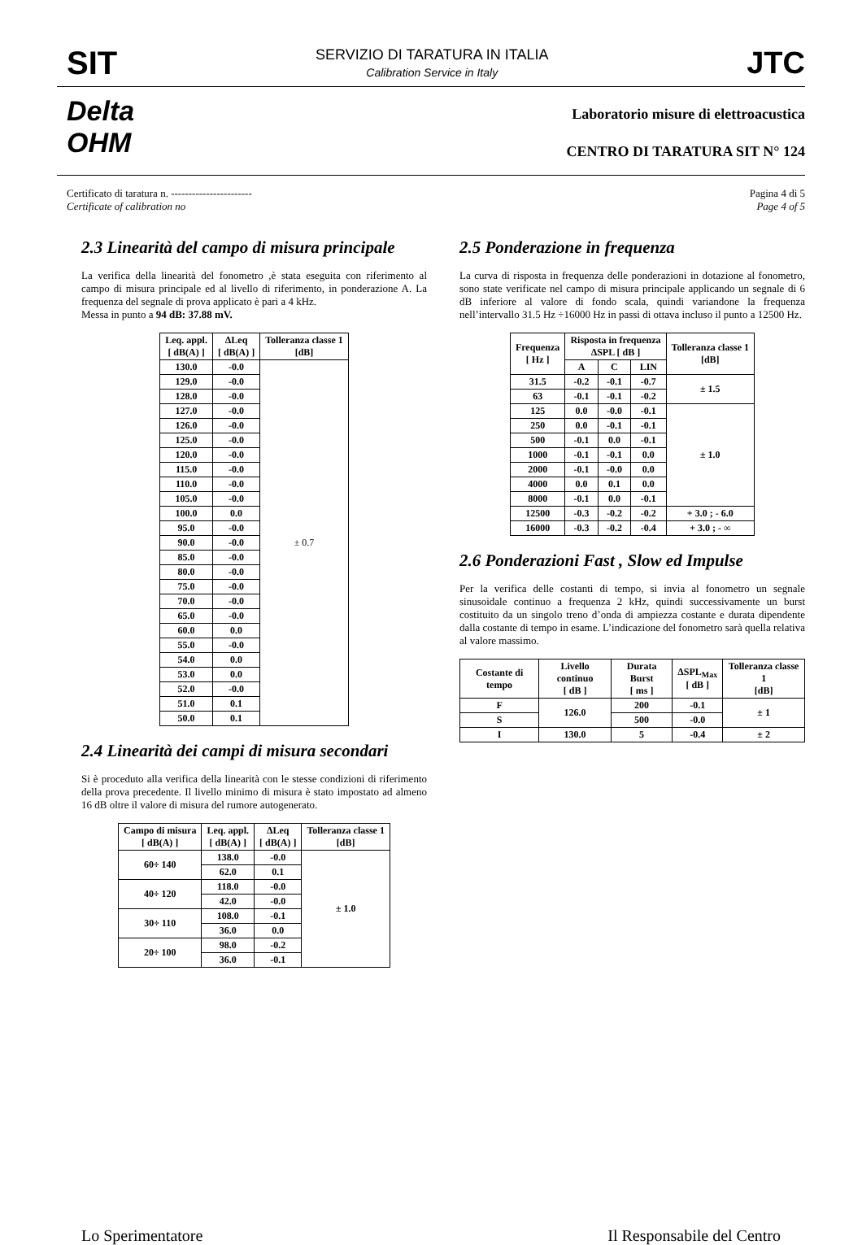SIT
SERVIZIO DI TARATURA IN ITALIA
Calibration Service in Italy
JTC
Delta
OHM
Laboratorio misure di elettroacustica
CENTRO DI TARATURA SIT N° 124
Certificato di taratura n. -----------------------
Certificate of calibration no
Pagina 4 di 5
Page 4 of 5
2.3 Linearità del campo di misura principale
La verifica della linearità del fonometro ,è stata eseguita con riferimento al campo di misura principale ed al livello di riferimento, in ponderazione A. La frequenza del segnale di prova applicato è pari a 4 kHz.
Messa in punto a 94 dB: 37.88 mV.
| Leq. appl. [ dB(A) ] | ΔLeq [ dB(A) ] | Tolleranza classe 1 [dB] |
| --- | --- | --- |
| 130.0 | -0.0 | ± 0.7 |
| 129.0 | -0.0 | |
| 128.0 | -0.0 | |
| 127.0 | -0.0 | |
| 126.0 | -0.0 | |
| 125.0 | -0.0 | |
| 120.0 | -0.0 | |
| 115.0 | -0.0 | |
| 110.0 | -0.0 | |
| 105.0 | -0.0 | |
| 100.0 | 0.0 | |
| 95.0 | -0.0 | |
| 90.0 | -0.0 | |
| 85.0 | -0.0 | |
| 80.0 | -0.0 | |
| 75.0 | -0.0 | |
| 70.0 | -0.0 | |
| 65.0 | -0.0 | |
| 60.0 | 0.0 | |
| 55.0 | -0.0 | |
| 54.0 | 0.0 | |
| 53.0 | 0.0 | |
| 52.0 | -0.0 | |
| 51.0 | 0.1 | |
| 50.0 | 0.1 | |
2.4 Linearità dei campi di misura secondari
Si è proceduto alla verifica della linearità con le stesse condizioni di riferimento della prova precedente. Il livello minimo di misura è stato impostato ad almeno 16 dB oltre il valore di misura del rumore autogenerato.
| Campo di misura [ dB(A) ] | Leq. appl. [ dB(A) ] | ΔLeq [ dB(A) ] | Tolleranza classe 1 [dB] |
| --- | --- | --- | --- |
| 60÷ 140 | 138.0 | -0.0 | ± 1.0 |
| | 62.0 | 0.1 | |
| 40÷ 120 | 118.0 | -0.0 | |
| | 42.0 | -0.0 | |
| 30÷ 110 | 108.0 | -0.1 | |
| | 36.0 | 0.0 | |
| 20÷ 100 | 98.0 | -0.2 | |
| | 36.0 | -0.1 | |
2.5 Ponderazione in frequenza
La curva di risposta in frequenza delle ponderazioni in dotazione al fonometro, sono state verificate nel campo di misura principale applicando un segnale di 6 dB inferiore al valore di fondo scala, quindi variandone la frequenza nell’intervallo 31.5 Hz ÷16000 Hz in passi di ottava incluso il punto a 12500 Hz.
| Frequenza [ Hz ] | Risposta in frequenza ΔSPL [ dB ] | | | Tolleranza classe 1 [dB] |
| --- | --- | --- | --- | --- |
| | A | C | LIN | |
| 31.5 | -0.2 | -0.1 | -0.7 | ± 1.5 |
| 63 | -0.1 | -0.1 | -0.2 | |
| 125 | 0.0 | -0.0 | -0.1 | ± 1.0 |
| 250 | 0.0 | -0.1 | -0.1 | |
| 500 | -0.1 | 0.0 | -0.1 | |
| 1000 | -0.1 | -0.1 | 0.0 | |
| 2000 | -0.1 | -0.0 | 0.0 | |
| 4000 | 0.0 | 0.1 | 0.0 | |
| 8000 | -0.1 | 0.0 | -0.1 | |
| 12500 | -0.3 | -0.2 | -0.2 | + 3.0 ; - 6.0 |
| 16000 | -0.3 | -0.2 | -0.4 | + 3.0 ; - ∞ |
2.6 Ponderazioni Fast , Slow ed Impulse
Per la verifica delle costanti di tempo, si invia al fonometro un segnale sinusoidale continuo a frequenza 2 kHz, quindi successivamente un burst costituito da un singolo treno d’onda di ampiezza costante e durata dipendente dalla costante di tempo in esame. L’indicazione del fonometro sarà quella relativa al valore massimo.
| Costante di tempo | Livello continuo [ dB ] | Durata Burst [ ms ] | ΔSPL<sub>Max</sub> [ dB ] | Tolleranza classe 1 [dB] |
| --- | --- | --- | --- | --- |
| F | 126.0 | 200 | -0.1 | ± 1 |
| S | | 500 | -0.0 | |
| I | 130.0 | 5 | -0.4 | ± 2 |
Lo Sperimentatore Il Responsabile del Centro